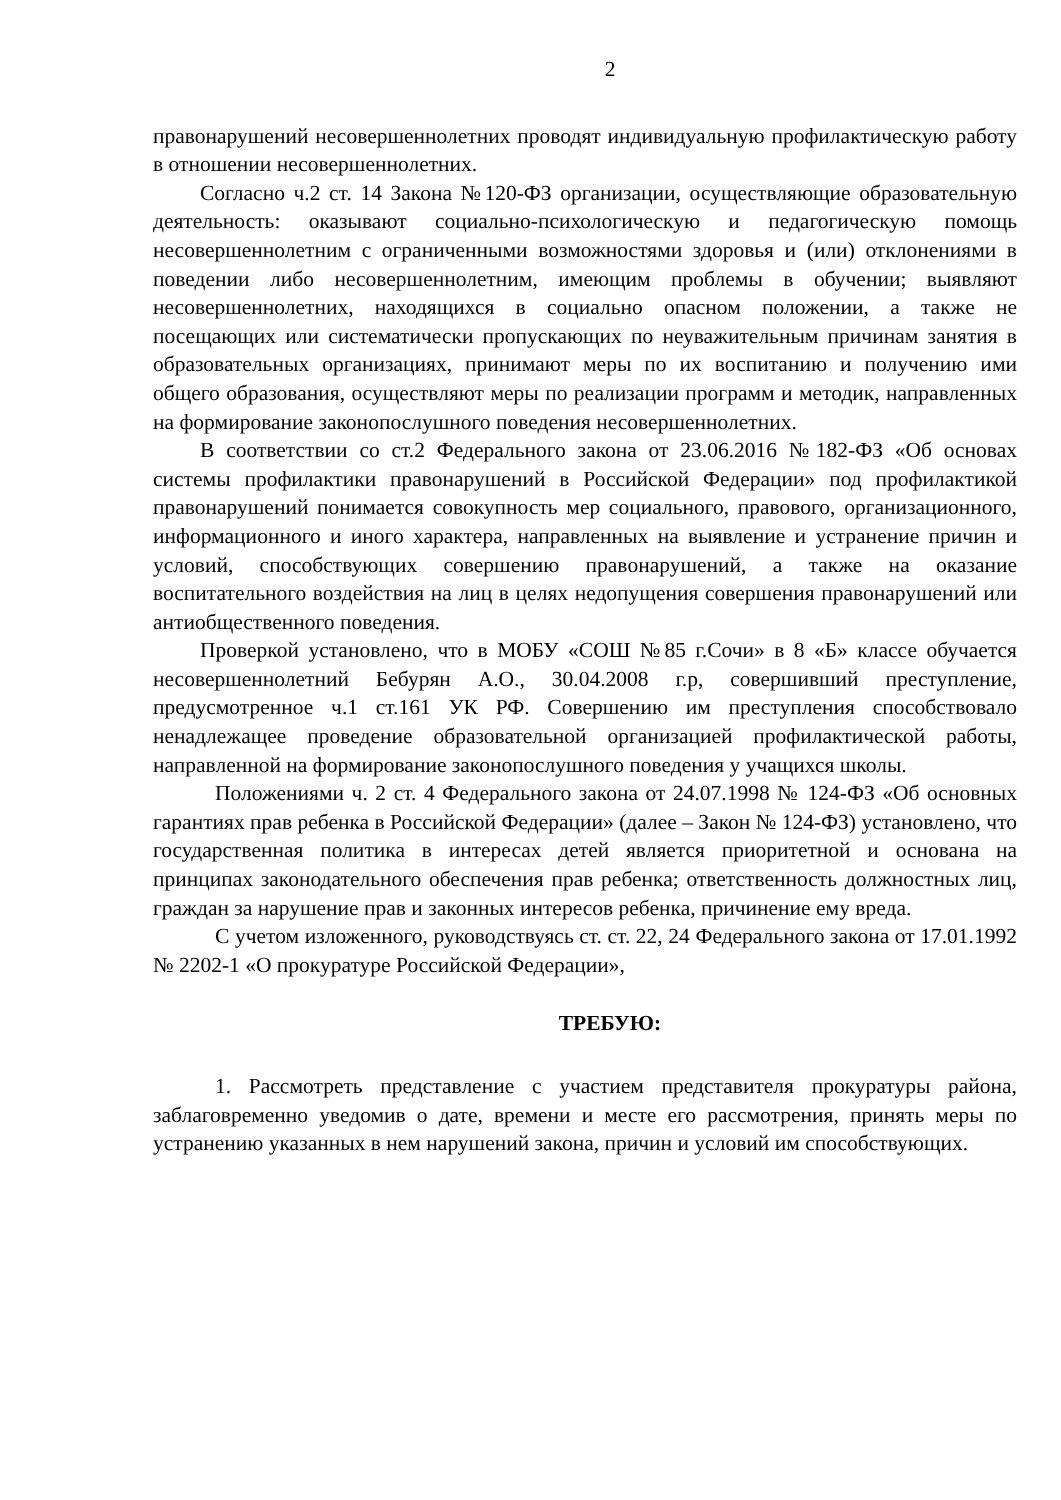2
правонарушений несовершеннолетних проводят индивидуальную профилактическую работу в отношении несовершеннолетних.
Согласно ч.2 ст. 14 Закона №120-ФЗ организации, осуществляющие образовательную деятельность: оказывают социально-психологическую и педагогическую помощь несовершеннолетним с ограниченными возможностями здоровья и (или) отклонениями в поведении либо несовершеннолетним, имеющим проблемы в обучении; выявляют несовершеннолетних, находящихся в социально опасном положении, а также не посещающих или систематически пропускающих по неуважительным причинам занятия в образовательных организациях, принимают меры по их воспитанию и получению ими общего образования, осуществляют меры по реализации программ и методик, направленных на формирование законопослушного поведения несовершеннолетних.
В соответствии со ст.2 Федерального закона от 23.06.2016 №182-ФЗ «Об основах системы профилактики правонарушений в Российской Федерации» под профилактикой правонарушений понимается совокупность мер социального, правового, организационного, информационного и иного характера, направленных на выявление и устранение причин и условий, способствующих совершению правонарушений, а также на оказание воспитательного воздействия на лиц в целях недопущения совершения правонарушений или антиобщественного поведения.
Проверкой установлено, что в МОБУ «СОШ №85 г.Сочи» в 8 «Б» классе обучается несовершеннолетний Бебурян А.О., 30.04.2008 г.р, совершивший преступление, предусмотренное ч.1 ст.161 УК РФ. Совершению им преступления способствовало ненадлежащее проведение образовательной организацией профилактической работы, направленной на формирование законопослушного поведения у учащихся школы.
Положениями ч. 2 ст. 4 Федерального закона от 24.07.1998 № 124-ФЗ «Об основных гарантиях прав ребенка в Российской Федерации» (далее – Закон № 124-ФЗ) установлено, что государственная политика в интересах детей является приоритетной и основана на принципах законодательного обеспечения прав ребенка; ответственность должностных лиц, граждан за нарушение прав и законных интересов ребенка, причинение ему вреда.
С учетом изложенного, руководствуясь ст. ст. 22, 24 Федерального закона от 17.01.1992 № 2202-1 «О прокуратуре Российской Федерации»,
ТРЕБУЮ:
1. Рассмотреть представление с участием представителя прокуратуры района, заблаговременно уведомив о дате, времени и месте его рассмотрения, принять меры по устранению указанных в нем нарушений закона, причин и условий им способствующих.